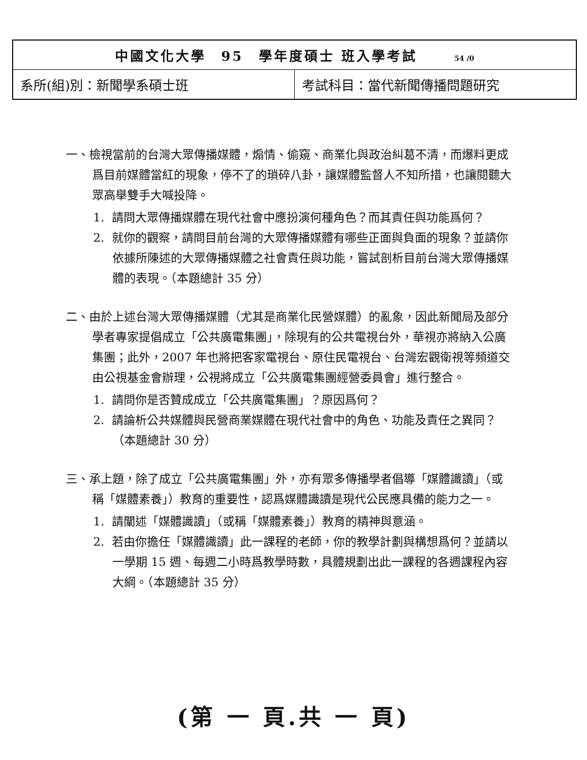| 中國文化大學 95 學年度碩士 班入學考試 54 /0 | |
| 系所(組)別：新聞學系碩士班 | 考試科目：當代新聞傳播問題研究 |
一、檢視當前的台灣大眾傳播媒體，煽情、偷窺、商業化與政治糾葛不清，而爆料更成爲目前媒體當紅的現象，停不了的瑣碎八卦，讓媒體監督人不知所措，也讓閱聽大眾高舉雙手大喊投降。
1. 請問大眾傳播媒體在現代社會中應扮演何種角色？而其責任與功能爲何？
2. 就你的觀察，請問目前台灣的大眾傳播媒體有哪些正面與負面的現象？並請你依據所陳述的大眾傳播媒體之社會責任與功能，嘗試剖析目前台灣大眾傳播媒體的表現。（本題總計 35 分）
二、由於上述台灣大眾傳播媒體（尤其是商業化民營媒體）的亂象，因此新聞局及部分學者專家提倡成立「公共廣電集團」，除現有的公共電視台外，華視亦將納入公廣集團；此外，2007 年也將把客家電視台、原住民電視台、台灣宏觀衛視等頻道交由公視基金會辦理，公視將成立「公共廣電集團經營委員會」進行整合。
1. 請問你是否贊成成立「公共廣電集團」？原因爲何？
2. 請論析公共媒體與民營商業媒體在現代社會中的角色、功能及責任之異同？（本題總計 30 分）
三、承上題，除了成立「公共廣電集團」外，亦有眾多傳播學者倡導「媒體識讀」（或稱「媒體素養」）教育的重要性，認爲媒體識讀是現代公民應具備的能力之一。
1. 請闡述「媒體識讀」（或稱「媒體素養」）教育的精神與意涵。
2. 若由你擔任「媒體識讀」此一課程的老師，你的教學計劃與構想爲何？並請以一學期 15 週、每週二小時爲教學時數，具體規劃出此一課程的各週課程內容大綱。（本題總計 35 分）
(第 一 頁.共 一 頁)